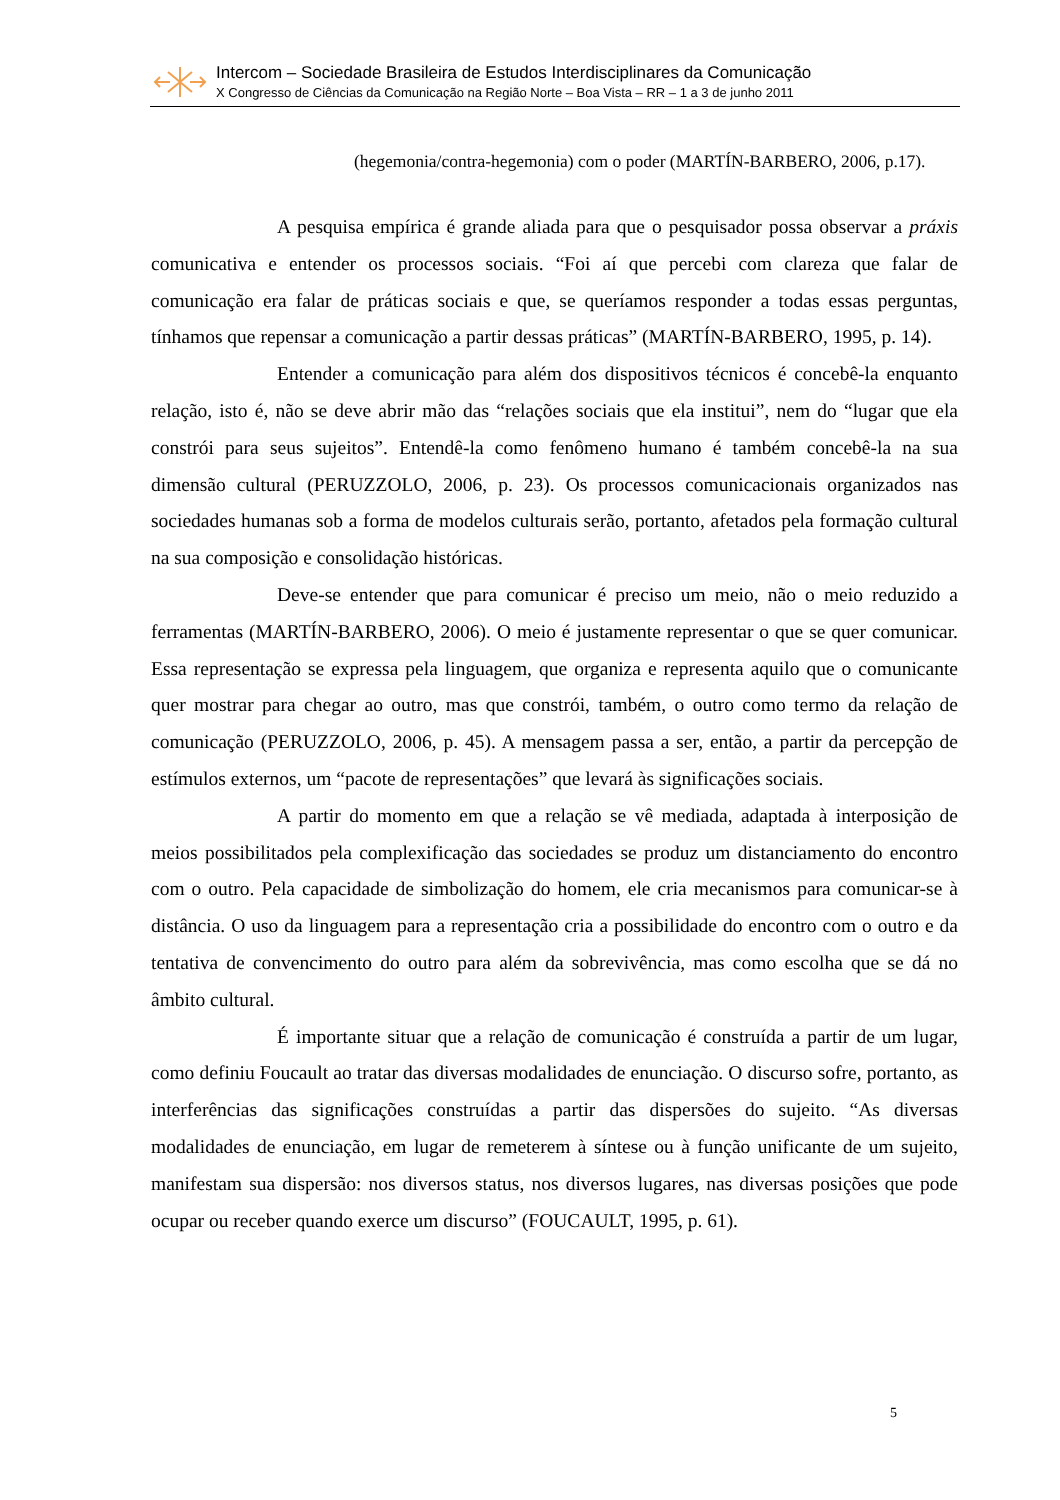Intercom – Sociedade Brasileira de Estudos Interdisciplinares da Comunicação
X Congresso de Ciências da Comunicação na Região Norte – Boa Vista – RR – 1 a 3 de junho 2011
(hegemonia/contra-hegemonia) com o poder (MARTÍN-BARBERO, 2006, p.17).
A pesquisa empírica é grande aliada para que o pesquisador possa observar a práxis comunicativa e entender os processos sociais. “Foi aí que percebi com clareza que falar de comunicação era falar de práticas sociais e que, se queríamos responder a todas essas perguntas, tínhamos que repensar a comunicação a partir dessas práticas” (MARTÍN-BARBERO, 1995, p. 14).
Entender a comunicação para além dos dispositivos técnicos é concebê-la enquanto relação, isto é, não se deve abrir mão das “relações sociais que ela institui”, nem do “lugar que ela constrói para seus sujeitos”. Entendê-la como fenômeno humano é também concebê-la na sua dimensão cultural (PERUZZOLO, 2006, p. 23). Os processos comunicacionais organizados nas sociedades humanas sob a forma de modelos culturais serão, portanto, afetados pela formação cultural na sua composição e consolidação históricas.
Deve-se entender que para comunicar é preciso um meio, não o meio reduzido a ferramentas (MARTÍN-BARBERO, 2006). O meio é justamente representar o que se quer comunicar. Essa representação se expressa pela linguagem, que organiza e representa aquilo que o comunicante quer mostrar para chegar ao outro, mas que constrói, também, o outro como termo da relação de comunicação (PERUZZOLO, 2006, p. 45). A mensagem passa a ser, então, a partir da percepção de estímulos externos, um “pacote de representações” que levará às significações sociais.
A partir do momento em que a relação se vê mediada, adaptada à interposição de meios possibilitados pela complexificação das sociedades se produz um distanciamento do encontro com o outro. Pela capacidade de simbolização do homem, ele cria mecanismos para comunicar-se à distância. O uso da linguagem para a representação cria a possibilidade do encontro com o outro e da tentativa de convencimento do outro para além da sobrevivência, mas como escolha que se dá no âmbito cultural.
É importante situar que a relação de comunicação é construída a partir de um lugar, como definiu Foucault ao tratar das diversas modalidades de enunciação. O discurso sofre, portanto, as interferências das significações construídas a partir das dispersões do sujeito. “As diversas modalidades de enunciação, em lugar de remeterem à síntese ou à função unificante de um sujeito, manifestam sua dispersão: nos diversos status, nos diversos lugares, nas diversas posições que pode ocupar ou receber quando exerce um discurso” (FOUCAULT, 1995, p. 61).
5